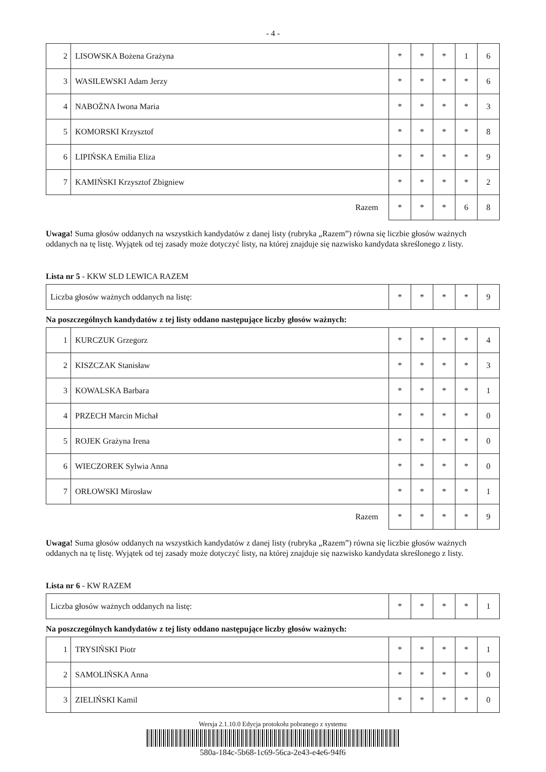- 4 -
| 2 | LISOWSKA Bożena Grażyna | * | * | * | 1 | 6 |
| 3 | WASILEWSKI Adam Jerzy | * | * | * | * | 6 |
| 4 | NABOŻNA Iwona Maria | * | * | * | * | 3 |
| 5 | KOMORSKI Krzysztof | * | * | * | * | 8 |
| 6 | LIPIŃSKA Emilia Eliza | * | * | * | * | 9 |
| 7 | KAMIŃSKI Krzysztof Zbigniew | * | * | * | * | 2 |
| Razem | | * | * | * | 6 | 8 |
Uwaga! Suma głosów oddanych na wszystkich kandydatów z danej listy (rubryka „Razem”) równa się liczbie głosów ważnych oddanych na tę listę. Wyjątek od tej zasady może dotyczyć listy, na której znajduje się nazwisko kandydata skreślonego z listy.
Lista nr 5 - KKW SLD LEWICA RAZEM
| Liczba głosów ważnych oddanych na listę: | * | * | * | * | 9 |
Na poszczególnych kandydatów z tej listy oddano następujące liczby głosów ważnych:
| 1 | KURCZUK Grzegorz | * | * | * | * | 4 |
| 2 | KISZCZAK Stanisław | * | * | * | * | 3 |
| 3 | KOWALSKA Barbara | * | * | * | * | 1 |
| 4 | PRZECH Marcin Michał | * | * | * | * | 0 |
| 5 | ROJEK Grażyna Irena | * | * | * | * | 0 |
| 6 | WIECZOREK Sylwia Anna | * | * | * | * | 0 |
| 7 | ORŁOWSKI Mirosław | * | * | * | * | 1 |
| Razem | | * | * | * | * | 9 |
Uwaga! Suma głosów oddanych na wszystkich kandydatów z danej listy (rubryka „Razem”) równa się liczbie głosów ważnych oddanych na tę listę. Wyjątek od tej zasady może dotyczyć listy, na której znajduje się nazwisko kandydata skreślonego z listy.
Lista nr 6 - KW RAZEM
| Liczba głosów ważnych oddanych na listę: | * | * | * | * | 1 |
Na poszczególnych kandydatów z tej listy oddano następujące liczby głosów ważnych:
| 1 | TRYSIŃSKI Piotr | * | * | * | * | 1 |
| 2 | SAMOLIŃSKA Anna | * | * | * | * | 0 |
| 3 | ZIELIŃSKI Kamil | * | * | * | * | 0 |
Wersja 2.1.10.0 Edycja protokołu pobranego z systemu
580a-184c-5b68-1c69-56ca-2e43-e4e6-94f6